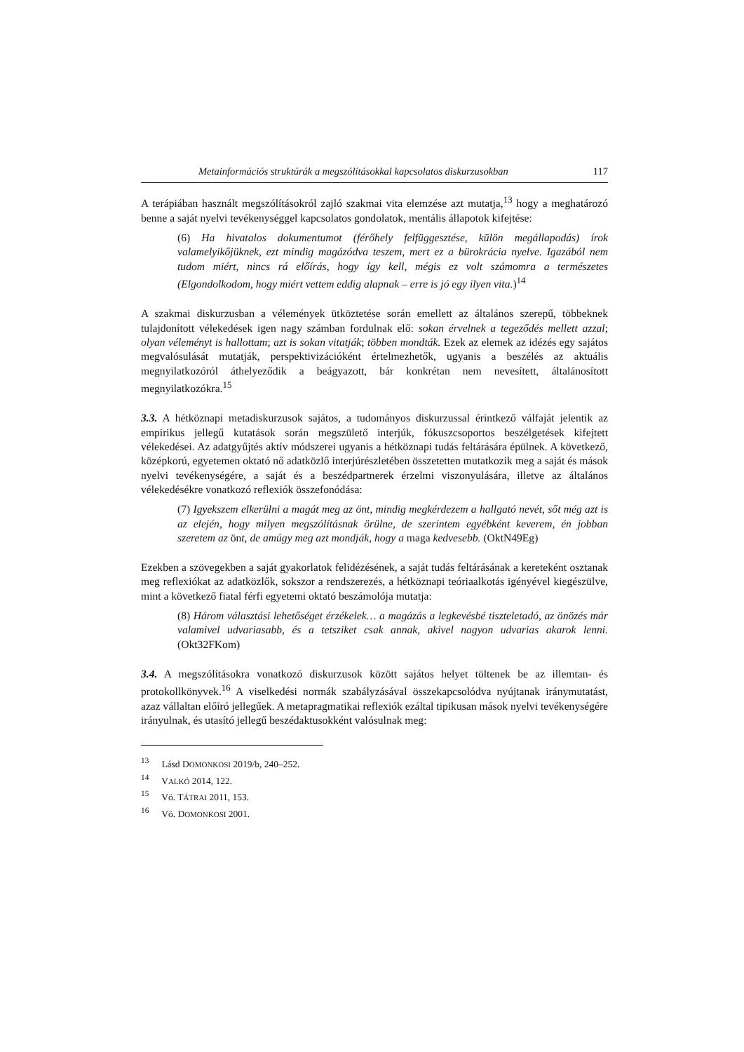Metainformációs struktúrák a megszólításokkal kapcsolatos diskurzusokban 117
A terápiában használt megszólításokról zajló szakmai vita elemzése azt mutatja,<sup>13</sup> hogy a meghatározó benne a saját nyelvi tevékenységgel kapcsolatos gondolatok, mentális állapotok kifejtése:
(6) Ha hivatalos dokumentumot (férőhely felfüggesztése, külön megállapodás) írok valamelyikőjüknek, ezt mindig magázódva teszem, mert ez a bürokrácia nyelve. Igazából nem tudom miért, nincs rá előírás, hogy így kell, mégis ez volt számomra a természetes (Elgondolkodom, hogy miért vettem eddig alapnak – erre is jó egy ilyen vita.)<sup>14</sup>
A szakmai diskurzusban a vélemények ütköztetése során emellett az általános szerepű, többeknek tulajdonított vélekedések igen nagy számban fordulnak elő: sokan érvelnek a tegeződés mellett azzal; olyan véleményt is hallottam; azt is sokan vitatják; többen mondták. Ezek az elemek az idézés egy sajátos megvalósulását mutatják, perspektivizációként értelmezhetők, ugyanis a beszélés az aktuális megnyilatkozóról áthelyeződik a beágyazott, bár konkrétan nem nevesített, általánosított megnyilatkozókra.<sup>15</sup>
3.3. A hétköznapi metadiskurzusok sajátos, a tudományos diskurzussal érintkező válfaját jelentik az empirikus jellegű kutatások során megszülető interjúk, fókuszcsoportos beszélgetések kifejtett vélekedései. Az adatgyűjtés aktív módszerei ugyanis a hétköznapi tudás feltárására épülnek. A következő, középkorú, egyetemen oktató nő adatközlő interjúrészletében összetetten mutatkozik meg a saját és mások nyelvi tevékenységére, a saját és a beszédpartnerek érzelmi viszonyulására, illetve az általános vélekedésékre vonatkozó reflexiók összefonódása:
(7) Igyekszem elkerülni a magát meg az önt, mindig megkérdezem a hallgató nevét, sőt még azt is az elején, hogy milyen megszólításnak örülne, de szerintem egyébként keverem, én jobban szeretem az önt, de amúgy meg azt mondják, hogy a maga kedvesebb. (OktN49Eg)
Ezekben a szövegekben a saját gyakorlatok felidézésének, a saját tudás feltárásának a kereteként osztanak meg reflexiókat az adatközlők, sokszor a rendszerezés, a hétköznapi teóriaalkotás igényével kiegészülve, mint a következő fiatal férfi egyetemi oktató beszámolója mutatja:
(8) Három választási lehetőséget érzékelek… a magázás a legkevésbé tiszteletadó, az önözés már valamivel udvariasabb, és a tetsziket csak annak, akivel nagyon udvarias akarok lenni. (Okt32FKom)
3.4. A megszólításokra vonatkozó diskurzusok között sajátos helyet töltenek be az illemtan- és protokollkönyvek.<sup>16</sup> A viselkedési normák szabályzásával összekapcsolódva nyújtanak iránymutatást, azaz vállaltan előíró jellegűek. A metapragmatikai reflexiók ezáltal tipikusan mások nyelvi tevékenységére irányulnak, és utasító jellegű beszédaktusokként valósulnak meg:
<sup>13</sup> Lásd DOMONKOSI 2019/b, 240–252.
<sup>14</sup> VALKÓ 2014, 122.
<sup>15</sup> Vö. TÁTRAI 2011, 153.
<sup>16</sup> Vö. DOMONKOSI 2001.